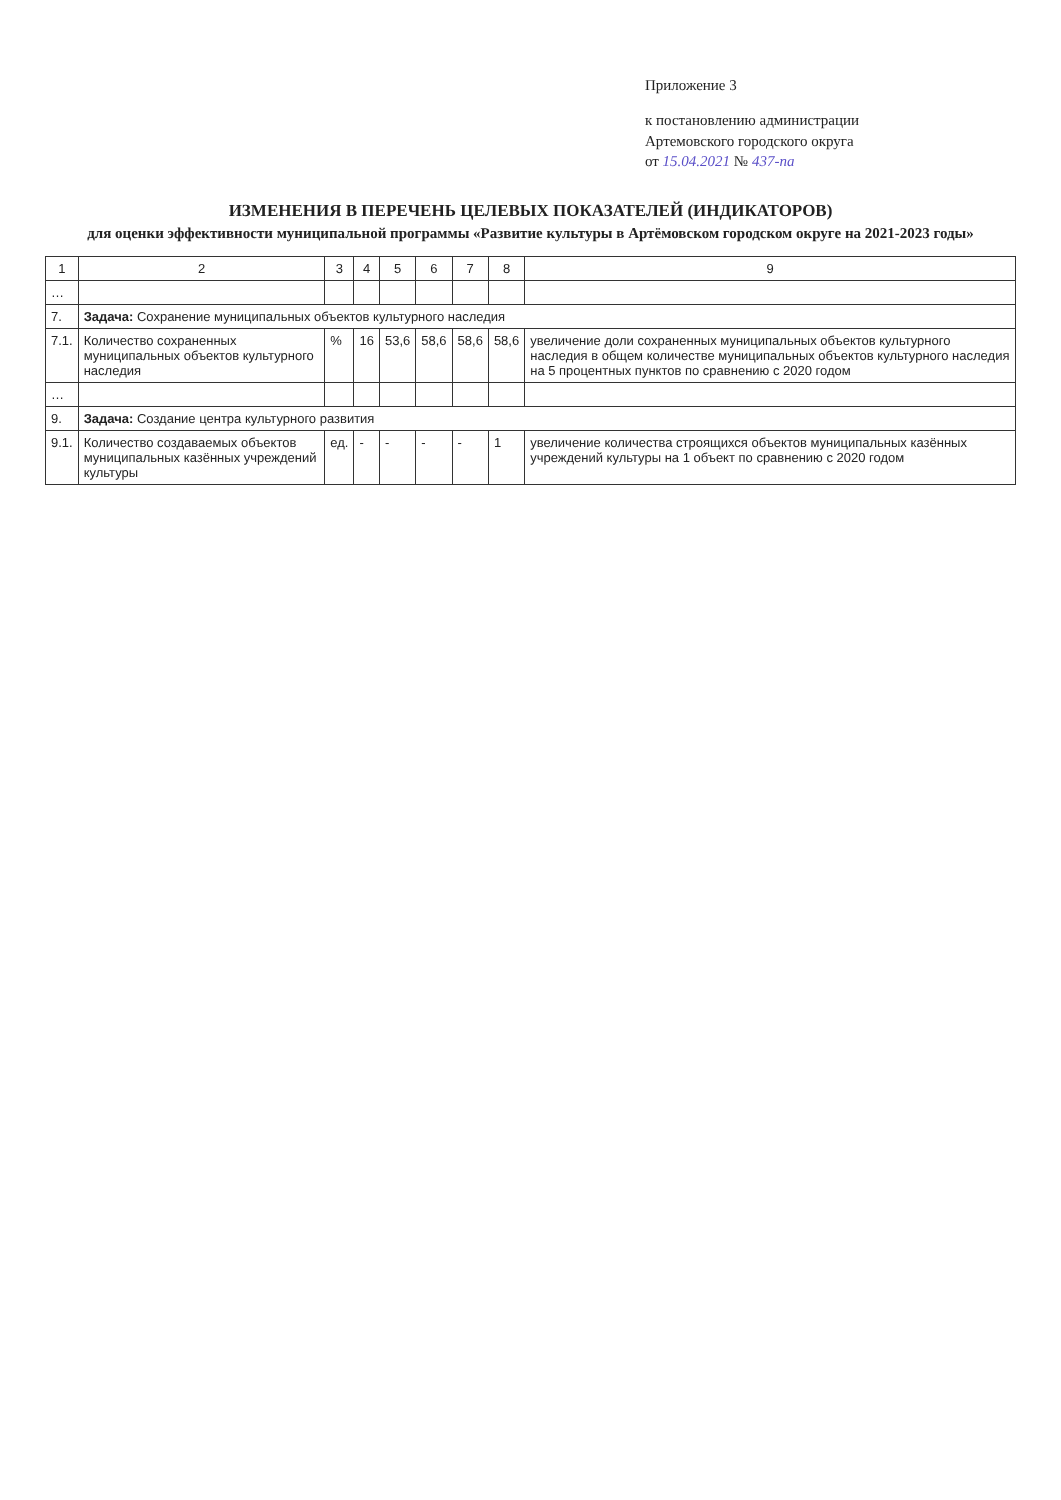Приложение 3
к постановлению администрации
Артемовского городского округа
от 15.04.2021 № 437-па
ИЗМЕНЕНИЯ В ПЕРЕЧЕНЬ ЦЕЛЕВЫХ ПОКАЗАТЕЛЕЙ (ИНДИКАТОРОВ)
для оценки эффективности муниципальной программы «Развитие культуры в Артёмовском городском округе на 2021-2023 годы»
| 1 | 2 | 3 | 4 | 5 | 6 | 7 | 8 | 9 |
| --- | --- | --- | --- | --- | --- | --- | --- | --- |
| … | | | | | | | | |
| 7. | Задача: Сохранение муниципальных объектов культурного наследия | | | | | | | |
| 7.1. | Количество сохраненных муниципальных объектов культурного наследия | % | 16 | 53,6 | 58,6 | 58,6 | 58,6 | увеличение доли сохраненных муниципальных объектов культурного наследия в общем количестве муниципальных объектов культурного наследия на 5 процентных пунктов по сравнению с 2020 годом |
| … | | | | | | | | |
| 9. | Задача: Создание центра культурного развития | | | | | | | |
| 9.1. | Количество создаваемых объектов муниципальных казённых учреждений культуры | ед. | - | - | - | - | 1 | увеличение количества строящихся объектов муниципальных казённых учреждений культуры на 1 объект по сравнению с 2020 годом |